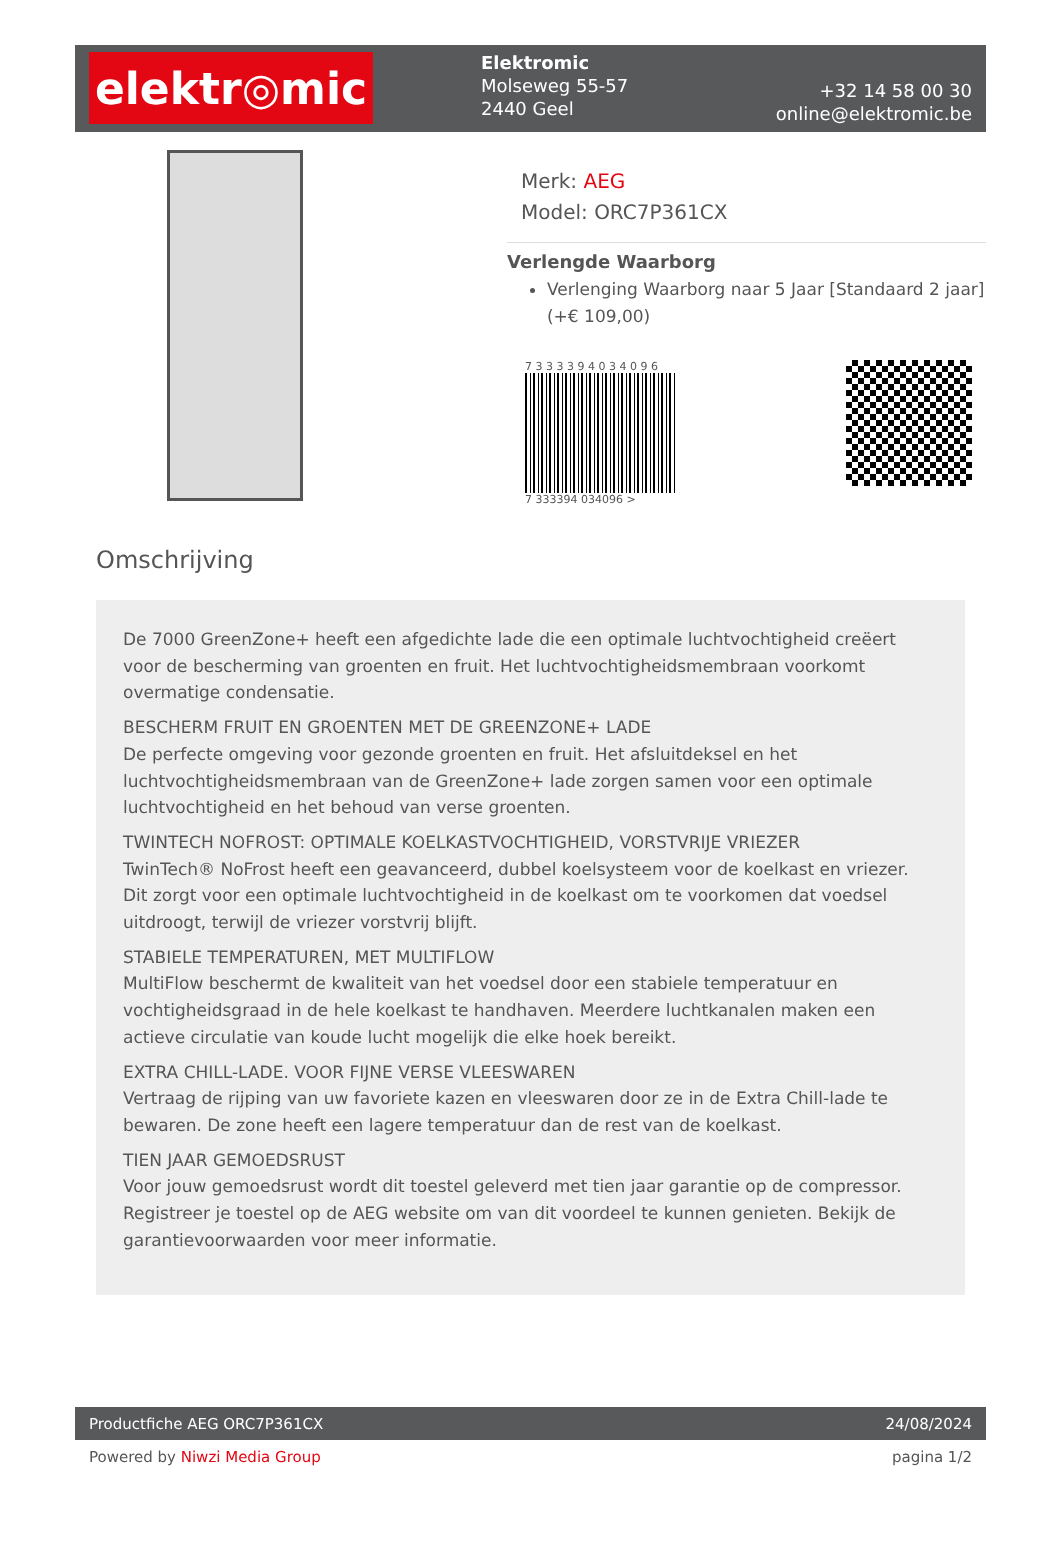elektr◎mic
Elektromic
Molseweg 55-57
2440 Geel
+32 14 58 00 30
online@elektromic.be
Merk: AEG
Model: ORC7P361CX
Verlengde Waarborg
Verlenging Waarborg naar 5 Jaar [Standaard 2 jaar] (+€ 109,00)
7 3 3 3 3 9 4 0 3 4 0 9 6
7 333394 034096 >
Omschrijving
De 7000 GreenZone+ heeft een afgedichte lade die een optimale luchtvochtigheid creëert voor de bescherming van groenten en fruit. Het luchtvochtigheidsmembraan voorkomt overmatige condensatie.
BESCHERM FRUIT EN GROENTEN MET DE GREENZONE+ LADE
De perfecte omgeving voor gezonde groenten en fruit. Het afsluitdeksel en het luchtvochtigheidsmembraan van de GreenZone+ lade zorgen samen voor een optimale luchtvochtigheid en het behoud van verse groenten.
TWINTECH NOFROST: OPTIMALE KOELKASTVOCHTIGHEID, VORSTVRIJE VRIEZER
TwinTech® NoFrost heeft een geavanceerd, dubbel koelsysteem voor de koelkast en vriezer. Dit zorgt voor een optimale luchtvochtigheid in de koelkast om te voorkomen dat voedsel uitdroogt, terwijl de vriezer vorstvrij blijft.
STABIELE TEMPERATUREN, MET MULTIFLOW
MultiFlow beschermt de kwaliteit van het voedsel door een stabiele temperatuur en vochtigheidsgraad in de hele koelkast te handhaven. Meerdere luchtkanalen maken een actieve circulatie van koude lucht mogelijk die elke hoek bereikt.
EXTRA CHILL-LADE. VOOR FIJNE VERSE VLEESWAREN
Vertraag de rijping van uw favoriete kazen en vleeswaren door ze in de Extra Chill-lade te bewaren. De zone heeft een lagere temperatuur dan de rest van de koelkast.
TIEN JAAR GEMOEDSRUST
Voor jouw gemoedsrust wordt dit toestel geleverd met tien jaar garantie op de compressor. Registreer je toestel op de AEG website om van dit voordeel te kunnen genieten. Bekijk de garantievoorwaarden voor meer informatie.
Productfiche AEG ORC7P361CX 24/08/2024
Powered by Niwzi Media Group pagina 1/2